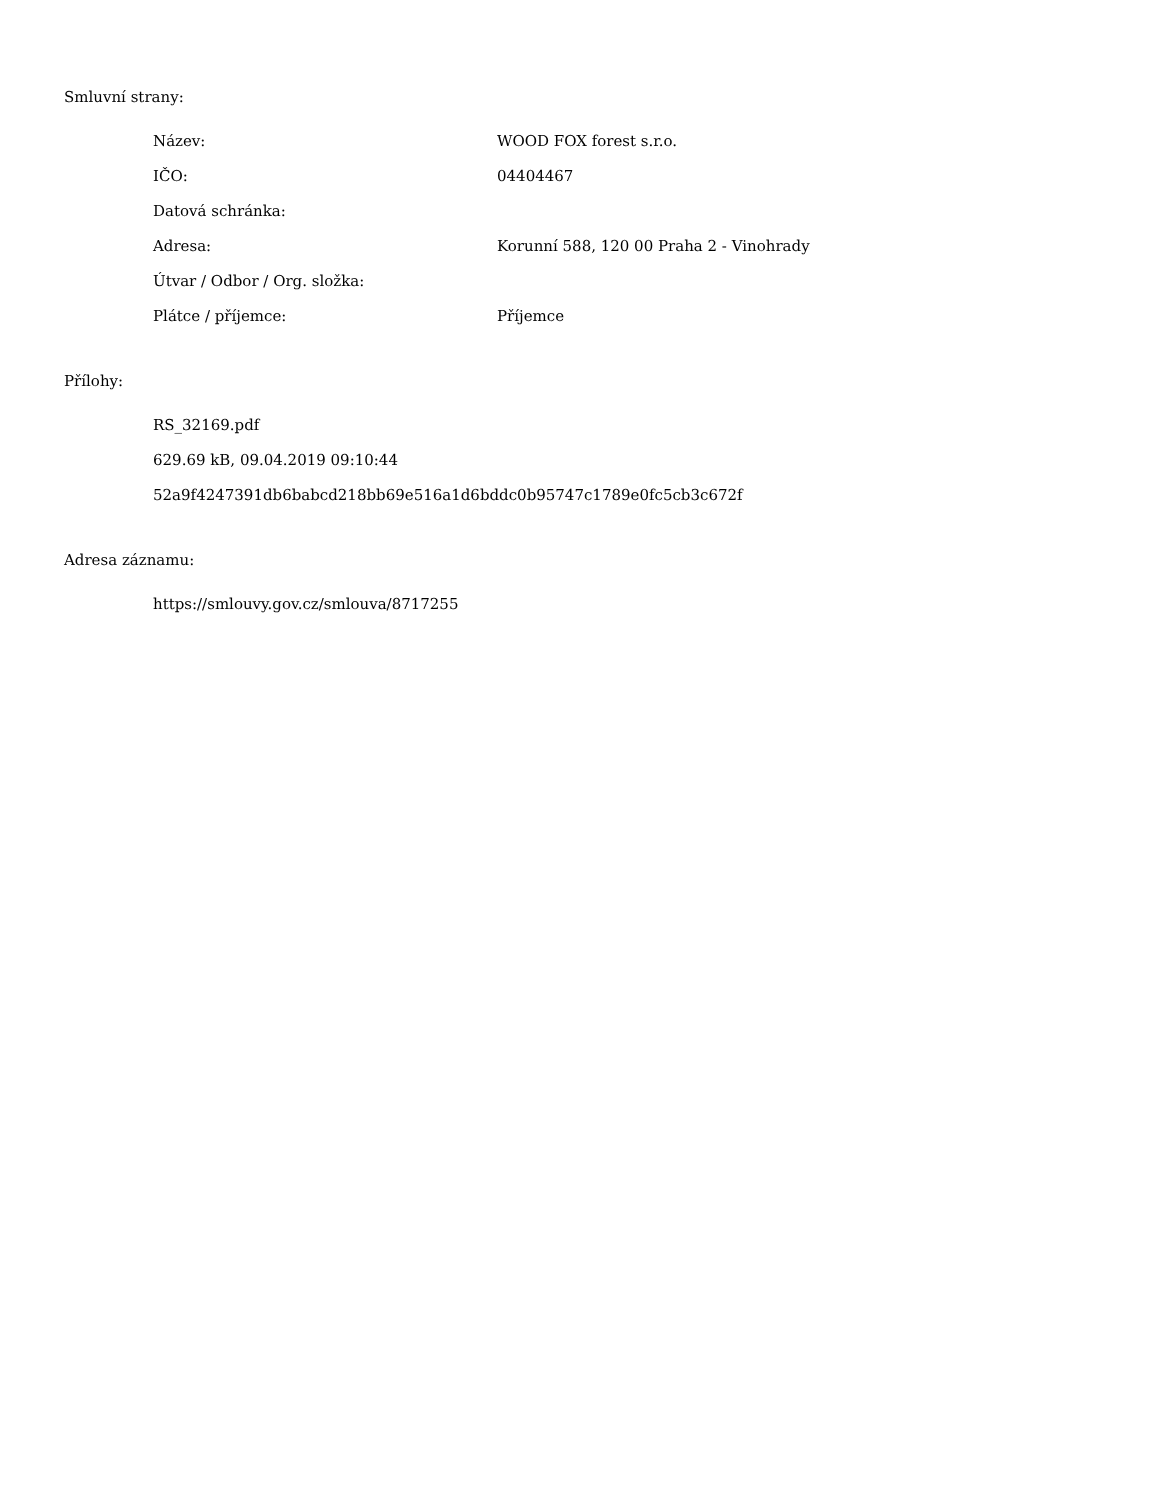Smluvní strany:
| Název: | WOOD FOX forest s.r.o. |
| IČO: | 04404467 |
| Datová schránka: | |
| Adresa: | Korunní 588, 120 00 Praha 2 - Vinohrady |
| Útvar / Odbor / Org. složka: | |
| Plátce / příjemce: | Příjemce |
Přílohy:
RS_32169.pdf
629.69 kB, 09.04.2019 09:10:44
52a9f4247391db6babcd218bb69e516a1d6bddc0b95747c1789e0fc5cb3c672f
Adresa záznamu:
https://smlouvy.gov.cz/smlouva/8717255